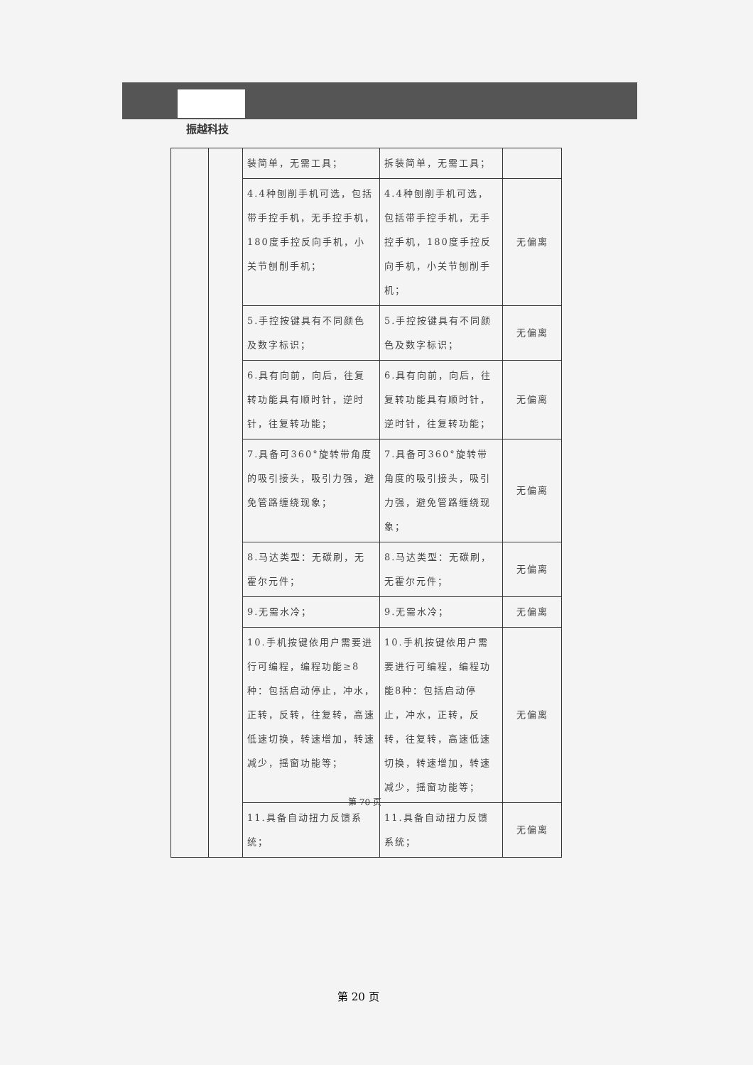振越科技
| | | 装简单，无需工具； | 拆装简单，无需工具； | |
| | | 4.4种刨削手机可选，包括带手控手机，无手控手机，180度手控反向手机，小关节刨削手机； | 4.4种刨削手机可选，包括带手控手机，无手控手机，180度手控反向手机，小关节刨削手机； | 无偏离 |
| | | 5.手控按键具有不同颜色及数字标识； | 5.手控按键具有不同颜色及数字标识； | 无偏离 |
| | | 6.具有向前，向后，往复转功能具有顺时针，逆时针，往复转功能； | 6.具有向前，向后，往复转功能具有顺时针，逆时针，往复转功能； | 无偏离 |
| | | 7.具备可360°旋转带角度的吸引接头，吸引力强，避免管路缠绕现象； | 7.具备可360°旋转带角度的吸引接头，吸引力强，避免管路缠绕现象； | 无偏离 |
| | | 8.马达类型：无碳刷，无霍尔元件； | 8.马达类型：无碳刷，无霍尔元件； | 无偏离 |
| | | 9.无需水冷； | 9.无需水冷； | 无偏离 |
| | | 10.手机按键依用户需要进行可编程，编程功能≥8种：包括启动停止，冲水，正转，反转，往复转，高速低速切换，转速增加，转速减少，摇窗功能等； | 10.手机按键依用户需要进行可编程，编程功能8种：包括启动停止，冲水，正转，反转，往复转，高速低速切换，转速增加，转速减少，摇窗功能等； | 无偏离 |
| | | 11.具备自动扭力反馈系统； | 11.具备自动扭力反馈系统； | 无偏离 |
第 70 页
第 20 页